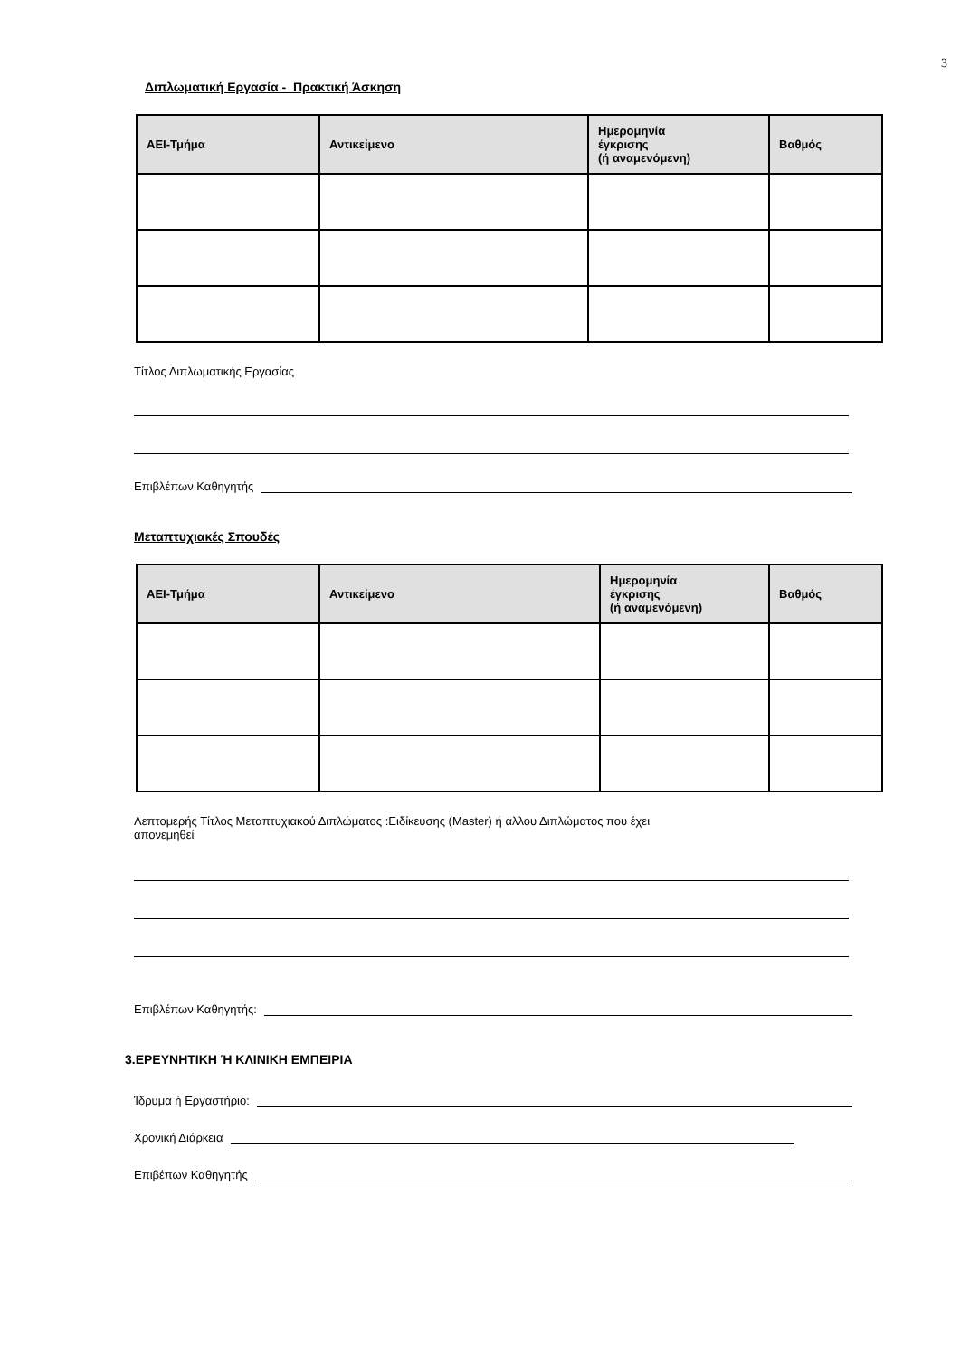3
Διπλωματική Εργασία - Πρακτική Άσκηση
| ΑΕΙ-Τμήμα | Αντικείμενο | Ημερομηνία έγκρισης (ή αναμενόμενη) | Βαθμός |
| --- | --- | --- | --- |
Τίτλος Διπλωματικής Εργασίας
Επιβλέπων Καθηγητής
Μεταπτυχιακές Σπουδές
| ΑΕΙ-Τμήμα | Αντικείμενο | Ημερομηνία έγκρισης (ή αναμενόμενη) | Βαθμός |
| --- | --- | --- | --- |
Λεπτομερής Τίτλος Μεταπτυχιακού Διπλώματος :Ειδίκευσης (Master) ή αλλου Διπλώματος που έχει
απονεμηθεί
Επιβλέπων Καθηγητής:
3.ΕΡΕΥΝΗΤΙΚΗ Ή ΚΛΙΝΙΚΗ ΕΜΠΕΙΡΙΑ
Ίδρυμα ή Εργαστήριο:
Χρονική Διάρκεια
Επιβέπων Καθηγητής